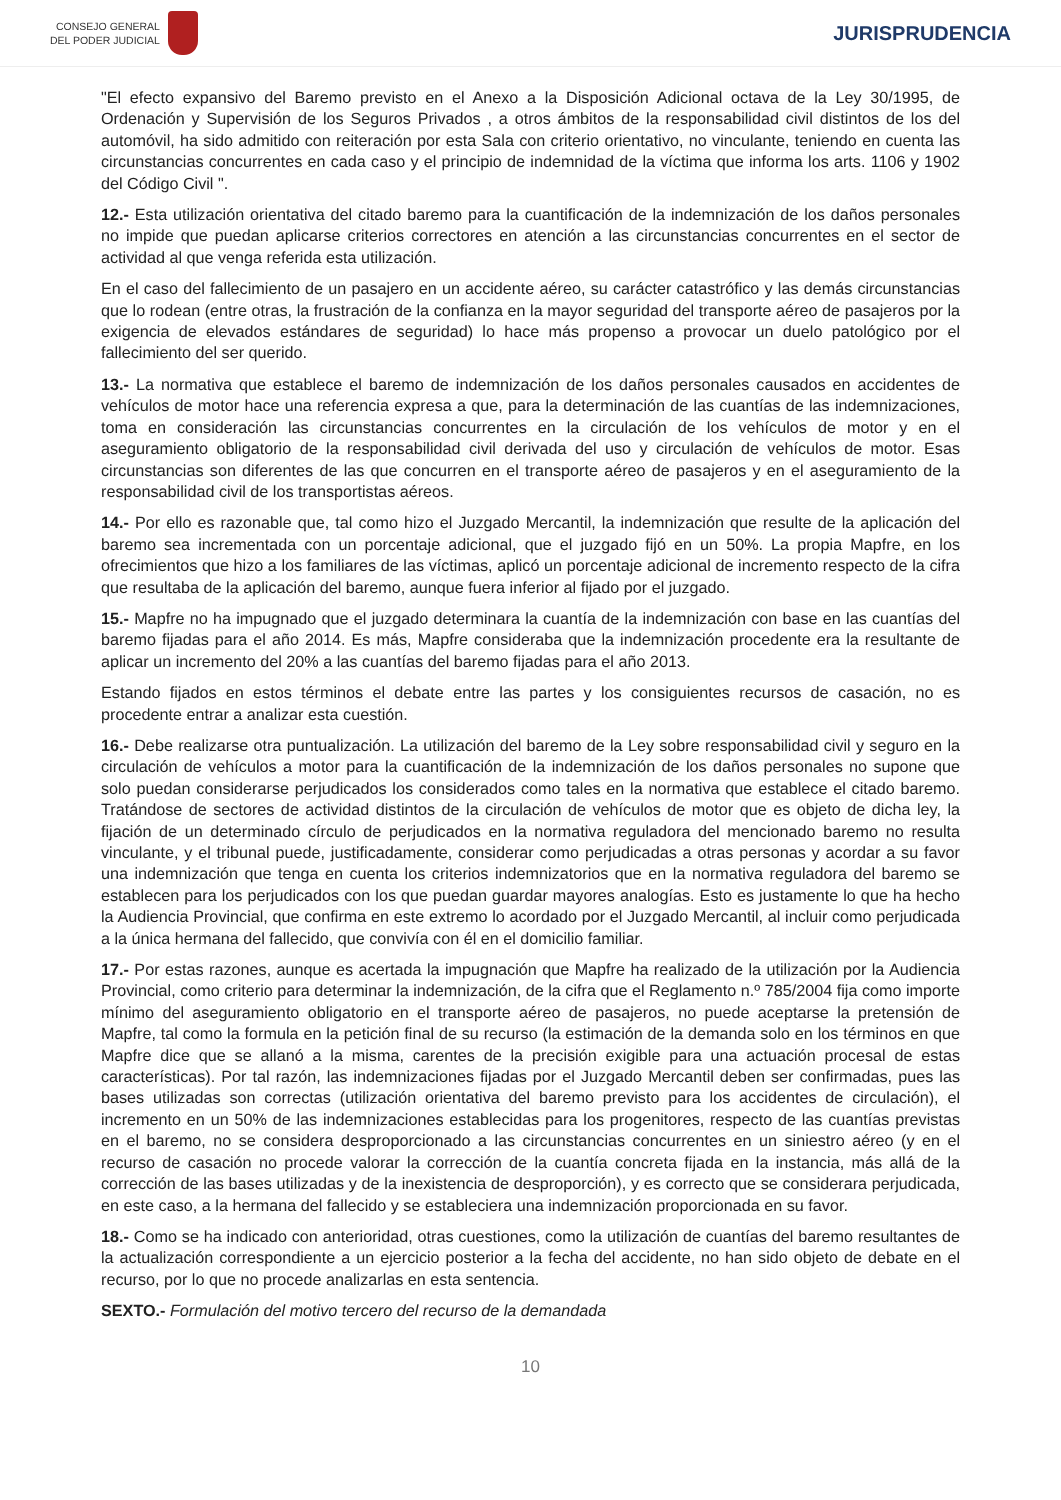CONSEJO GENERAL
DEL PODER JUDICIAL
JURISPRUDENCIA
"El efecto expansivo del Baremo previsto en el Anexo a la Disposición Adicional octava de la Ley 30/1995, de Ordenación y Supervisión de los Seguros Privados , a otros ámbitos de la responsabilidad civil distintos de los del automóvil, ha sido admitido con reiteración por esta Sala con criterio orientativo, no vinculante, teniendo en cuenta las circunstancias concurrentes en cada caso y el principio de indemnidad de la víctima que informa los arts. 1106 y 1902 del Código Civil ".
12.- Esta utilización orientativa del citado baremo para la cuantificación de la indemnización de los daños personales no impide que puedan aplicarse criterios correctores en atención a las circunstancias concurrentes en el sector de actividad al que venga referida esta utilización.
En el caso del fallecimiento de un pasajero en un accidente aéreo, su carácter catastrófico y las demás circunstancias que lo rodean (entre otras, la frustración de la confianza en la mayor seguridad del transporte aéreo de pasajeros por la exigencia de elevados estándares de seguridad) lo hace más propenso a provocar un duelo patológico por el fallecimiento del ser querido.
13.- La normativa que establece el baremo de indemnización de los daños personales causados en accidentes de vehículos de motor hace una referencia expresa a que, para la determinación de las cuantías de las indemnizaciones, toma en consideración las circunstancias concurrentes en la circulación de los vehículos de motor y en el aseguramiento obligatorio de la responsabilidad civil derivada del uso y circulación de vehículos de motor. Esas circunstancias son diferentes de las que concurren en el transporte aéreo de pasajeros y en el aseguramiento de la responsabilidad civil de los transportistas aéreos.
14.- Por ello es razonable que, tal como hizo el Juzgado Mercantil, la indemnización que resulte de la aplicación del baremo sea incrementada con un porcentaje adicional, que el juzgado fijó en un 50%. La propia Mapfre, en los ofrecimientos que hizo a los familiares de las víctimas, aplicó un porcentaje adicional de incremento respecto de la cifra que resultaba de la aplicación del baremo, aunque fuera inferior al fijado por el juzgado.
15.- Mapfre no ha impugnado que el juzgado determinara la cuantía de la indemnización con base en las cuantías del baremo fijadas para el año 2014. Es más, Mapfre consideraba que la indemnización procedente era la resultante de aplicar un incremento del 20% a las cuantías del baremo fijadas para el año 2013.
Estando fijados en estos términos el debate entre las partes y los consiguientes recursos de casación, no es procedente entrar a analizar esta cuestión.
16.- Debe realizarse otra puntualización. La utilización del baremo de la Ley sobre responsabilidad civil y seguro en la circulación de vehículos a motor para la cuantificación de la indemnización de los daños personales no supone que solo puedan considerarse perjudicados los considerados como tales en la normativa que establece el citado baremo. Tratándose de sectores de actividad distintos de la circulación de vehículos de motor que es objeto de dicha ley, la fijación de un determinado círculo de perjudicados en la normativa reguladora del mencionado baremo no resulta vinculante, y el tribunal puede, justificadamente, considerar como perjudicadas a otras personas y acordar a su favor una indemnización que tenga en cuenta los criterios indemnizatorios que en la normativa reguladora del baremo se establecen para los perjudicados con los que puedan guardar mayores analogías. Esto es justamente lo que ha hecho la Audiencia Provincial, que confirma en este extremo lo acordado por el Juzgado Mercantil, al incluir como perjudicada a la única hermana del fallecido, que convivía con él en el domicilio familiar.
17.- Por estas razones, aunque es acertada la impugnación que Mapfre ha realizado de la utilización por la Audiencia Provincial, como criterio para determinar la indemnización, de la cifra que el Reglamento n.º 785/2004 fija como importe mínimo del aseguramiento obligatorio en el transporte aéreo de pasajeros, no puede aceptarse la pretensión de Mapfre, tal como la formula en la petición final de su recurso (la estimación de la demanda solo en los términos en que Mapfre dice que se allanó a la misma, carentes de la precisión exigible para una actuación procesal de estas características). Por tal razón, las indemnizaciones fijadas por el Juzgado Mercantil deben ser confirmadas, pues las bases utilizadas son correctas (utilización orientativa del baremo previsto para los accidentes de circulación), el incremento en un 50% de las indemnizaciones establecidas para los progenitores, respecto de las cuantías previstas en el baremo, no se considera desproporcionado a las circunstancias concurrentes en un siniestro aéreo (y en el recurso de casación no procede valorar la corrección de la cuantía concreta fijada en la instancia, más allá de la corrección de las bases utilizadas y de la inexistencia de desproporción), y es correcto que se considerara perjudicada, en este caso, a la hermana del fallecido y se estableciera una indemnización proporcionada en su favor.
18.- Como se ha indicado con anterioridad, otras cuestiones, como la utilización de cuantías del baremo resultantes de la actualización correspondiente a un ejercicio posterior a la fecha del accidente, no han sido objeto de debate en el recurso, por lo que no procede analizarlas en esta sentencia.
SEXTO.- Formulación del motivo tercero del recurso de la demandada
10